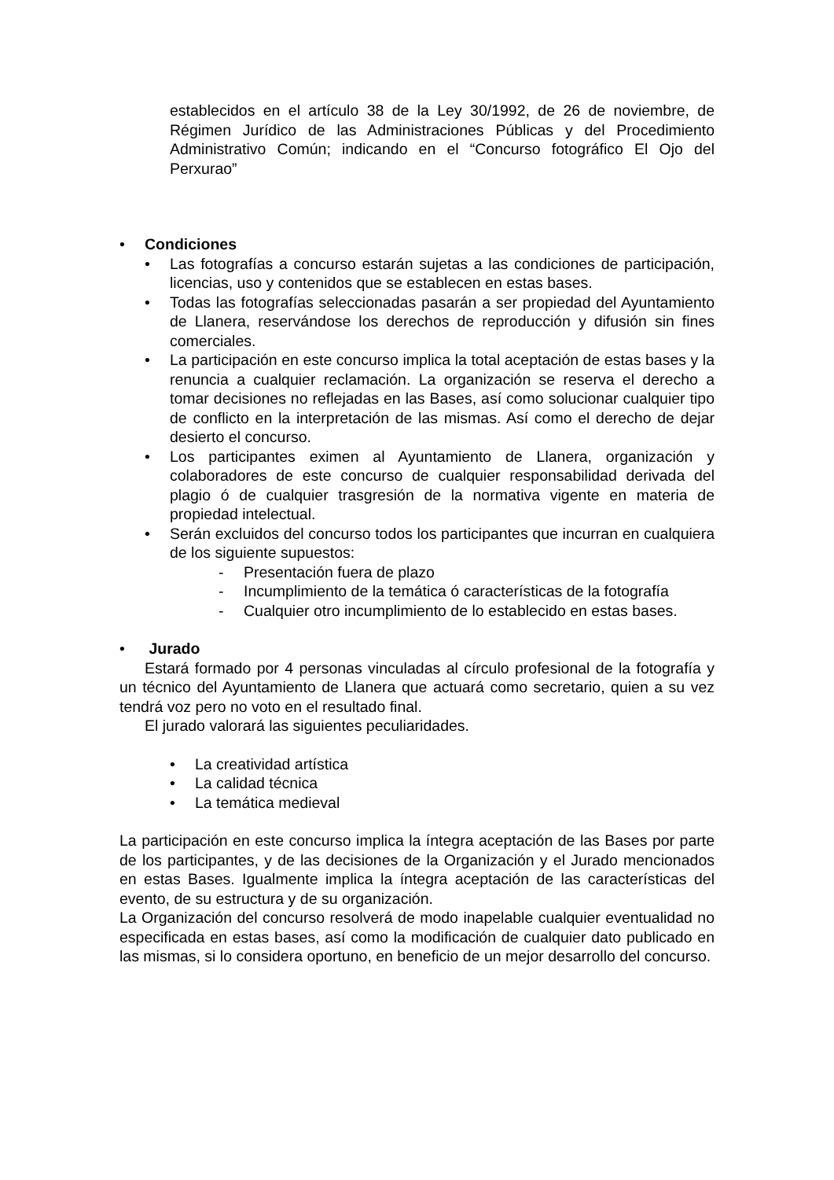establecidos en el artículo 38 de la Ley 30/1992, de 26 de noviembre, de Régimen Jurídico de las Administraciones Públicas y del Procedimiento Administrativo Común; indicando en el “Concurso fotográfico El Ojo del Perxurao”
• Condiciones
• Las fotografías a concurso estarán sujetas a las condiciones de participación, licencias, uso y contenidos que se establecen en estas bases.
• Todas las fotografías seleccionadas pasarán a ser propiedad del Ayuntamiento de Llanera, reservándose los derechos de reproducción y difusión sin fines comerciales.
• La participación en este concurso implica la total aceptación de estas bases y la renuncia a cualquier reclamación. La organización se reserva el derecho a tomar decisiones no reflejadas en las Bases, así como solucionar cualquier tipo de conflicto en la interpretación de las mismas. Así como el derecho de dejar desierto el concurso.
• Los participantes eximen al Ayuntamiento de Llanera, organización y colaboradores de este concurso de cualquier responsabilidad derivada del plagio ó de cualquier trasgresión de la normativa vigente en materia de propiedad intelectual.
• Serán excluidos del concurso todos los participantes que incurran en cualquiera de los siguiente supuestos:
- Presentación fuera de plazo
- Incumplimiento de la temática ó características de la fotografía
- Cualquier otro incumplimiento de lo establecido en estas bases.
• Jurado
Estará formado por 4 personas vinculadas al círculo profesional de la fotografía y un técnico del Ayuntamiento de Llanera que actuará como secretario, quien a su vez tendrá voz pero no voto en el resultado final.
El jurado valorará las siguientes peculiaridades.
• La creatividad artística
• La calidad técnica
• La temática medieval
La participación en este concurso implica la íntegra aceptación de las Bases por parte de los participantes, y de las decisiones de la Organización y el Jurado mencionados en estas Bases. Igualmente implica la íntegra aceptación de las características del evento, de su estructura y de su organización.
La Organización del concurso resolverá de modo inapelable cualquier eventualidad no especificada en estas bases, así como la modificación de cualquier dato publicado en las mismas, si lo considera oportuno, en beneficio de un mejor desarrollo del concurso.